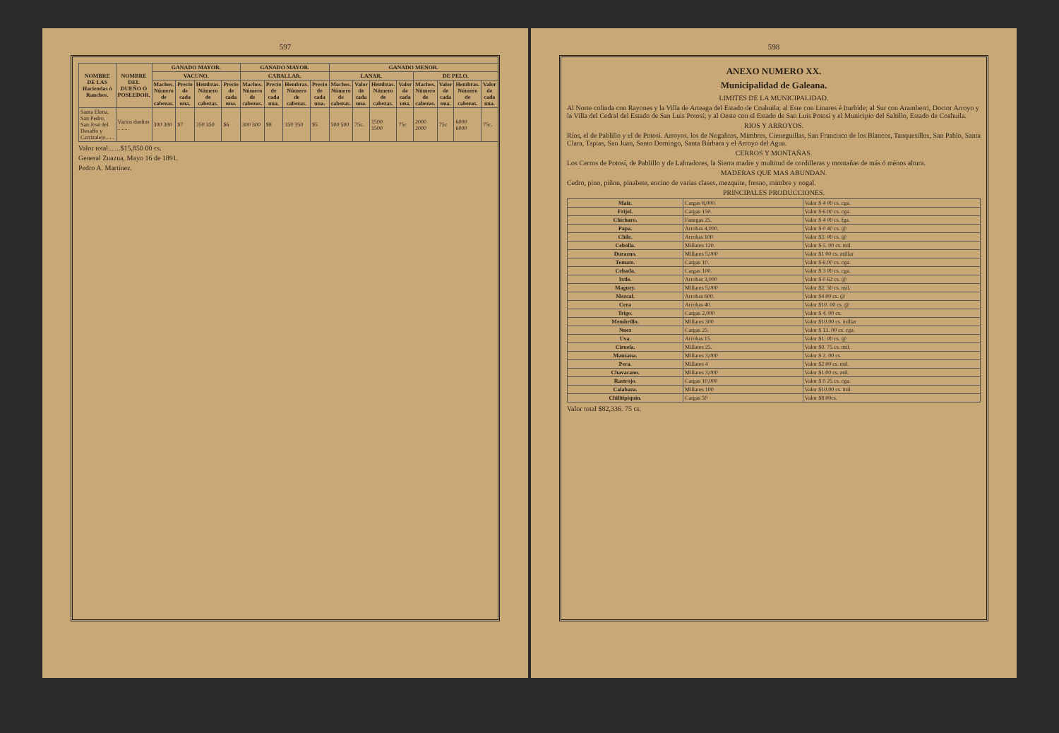597
| NOMBRE DE LAS Haciendas ó Ranchos. | NOMBRE DEL DUEÑO Ó POSEEDOR. | GANADO MAYOR. | | | | GANADO MAYOR. | | | | GANADO MENOR. | | | | | | | |
| --- | --- | --- | --- | --- | --- | --- | --- | --- | --- | --- | --- | --- | --- | --- | --- | --- | --- |
| | | VACUNO. | | | | CABALLAR. | | | | LANAR. | | | | DE PELO. | | | |
| | | Machos. Número de cabezas. | Precio de cada una. | Hembras. Número de cabezas. | Precio de cada una. | Machos. Número de cabezas. | Precio de cada una. | Hembras. Número de cabezas. | Precio de cada una. | Machos. Número de cabezas. | Valor de cada una. | Hembras. Número de cabezas. | Valor de cada una. | Machos. Número de cabezas. | Valor de cada una. | Hembras. Número de cabezas. | Valor de cada una. |
| Santa Elena, San Pedro, San José del Desaffo y Carrizalejo...... | Varios dueños ........ | 300 300 | $7 | 350 350 | $6 | 300 300 | $8 | 350 350 | $5 | 500 500 | 75c. | 1500 1500 | 75c | 2000 2000 | 75c | 6000 6000 | 75c. |
Valor total.......$15,850 00 cs.
General Zuazua, Mayo 16 de 1891.
Pedro A. Martínez.
598
ANEXO NUMERO XX.
Municipalidad de Galeana.
LIMITES DE LA MUNICIPALIDAD.
Al Norte colinda con Rayones y la Villa de Arteaga del Estado de Coahuila; al Este con Linares é Iturbide; al Sur con Aramberri, Doctor Arroyo y la Villa del Cedral del Estado de San Luis Potosí; y al Oeste con el Estado de San Luis Potosí y el Municipio del Saltillo, Estado de Coahuila.
RIOS Y ARROYOS.
Ríos, el de Pablillo y el de Potosí. Arroyos, los de Nogalitos, Mimbres, Cieneguillas, San Francisco de los Blancos, Tanquesillos, San Pablo, Santa Clara, Tapias, San Juan, Santo Domingo, Santa Bárbara y el Arroyo del Agua.
CERROS Y MONTAÑAS.
Los Cerros de Potosí, de Pablillo y de Labradores, la Sierra madre y multitud de cordilleras y montañas de más ó ménos altura.
MADERAS QUE MAS ABUNDAN.
Cedro, pino, piñon, pinabete, encino de varias clases, mezquite, fresno, mimbre y nogal.
PRINCIPALES PRODUCCIONES.
| Maiz. | Cargas 8,000. | Valor $ 4 00 cs. cga. |
| Frijol. | Cargas 150. | Valor $ 6 00 cs. cga. |
| Chícharo. | Fanegas 25. | Valor $ 4 00 cs. fga. |
| Papa. | Arrobas 4,000. | Valor $ 0 40 cs. @ |
| Chile. | Arrobas 100. | Valor $3. 00 cs. @ |
| Cebolla. | Millares 120. | Valor $ 5. 00 cs. mil. |
| Durazno. | Millares 5,000 | Valor $1 00 cs. millar |
| Tomate. | Cargas 10. | Valor $ 6.00 cs. cga. |
| Cebada. | Cargas 100. | Valor $ 3 00 cs. cga. |
| Ixtle. | Arrobas 3,000 | Valor $ 0 62 cs. @ |
| Maguey. | Millares 5,000 | Valor $2. 50 cs. mil. |
| Mezcal. | Arrobas 600. | Valor $4 00 cs. @ |
| Cera | Arrobas 40. | Valor $10. 00 cs. @ |
| Trigo. | Cargas 2,000 | Valor $ 4. 00 cs. |
| Membrillo. | Millares 300 | Valor $10.00 cs. millar |
| Nuez | Cargas 25. | Valor $ 13. 00 cs. cga. |
| Uva. | Arrobas 15. | Valor $1. 00 cs. @ |
| Ciruela. | Millares 25. | Valor $0. 75 cs. mil. |
| Manzana. | Millares 3,000 | Valor $ 2. 00 cs. |
| Pera. | Millares 4 | Valor $2 00 cs. mil. |
| Chavacano. | Millares 3,000 | Valor $1.00 cs. mil. |
| Rastrojo. | Cargas 10,000 | Valor $ 0 25 cs. cga. |
| Calabaza. | Millares 100 | Valor $10.00 cs. mil. |
| Chilitipiquin. | Cargas 50 | Valor $8 00cs. |
Valor total $82,336. 75 cs.